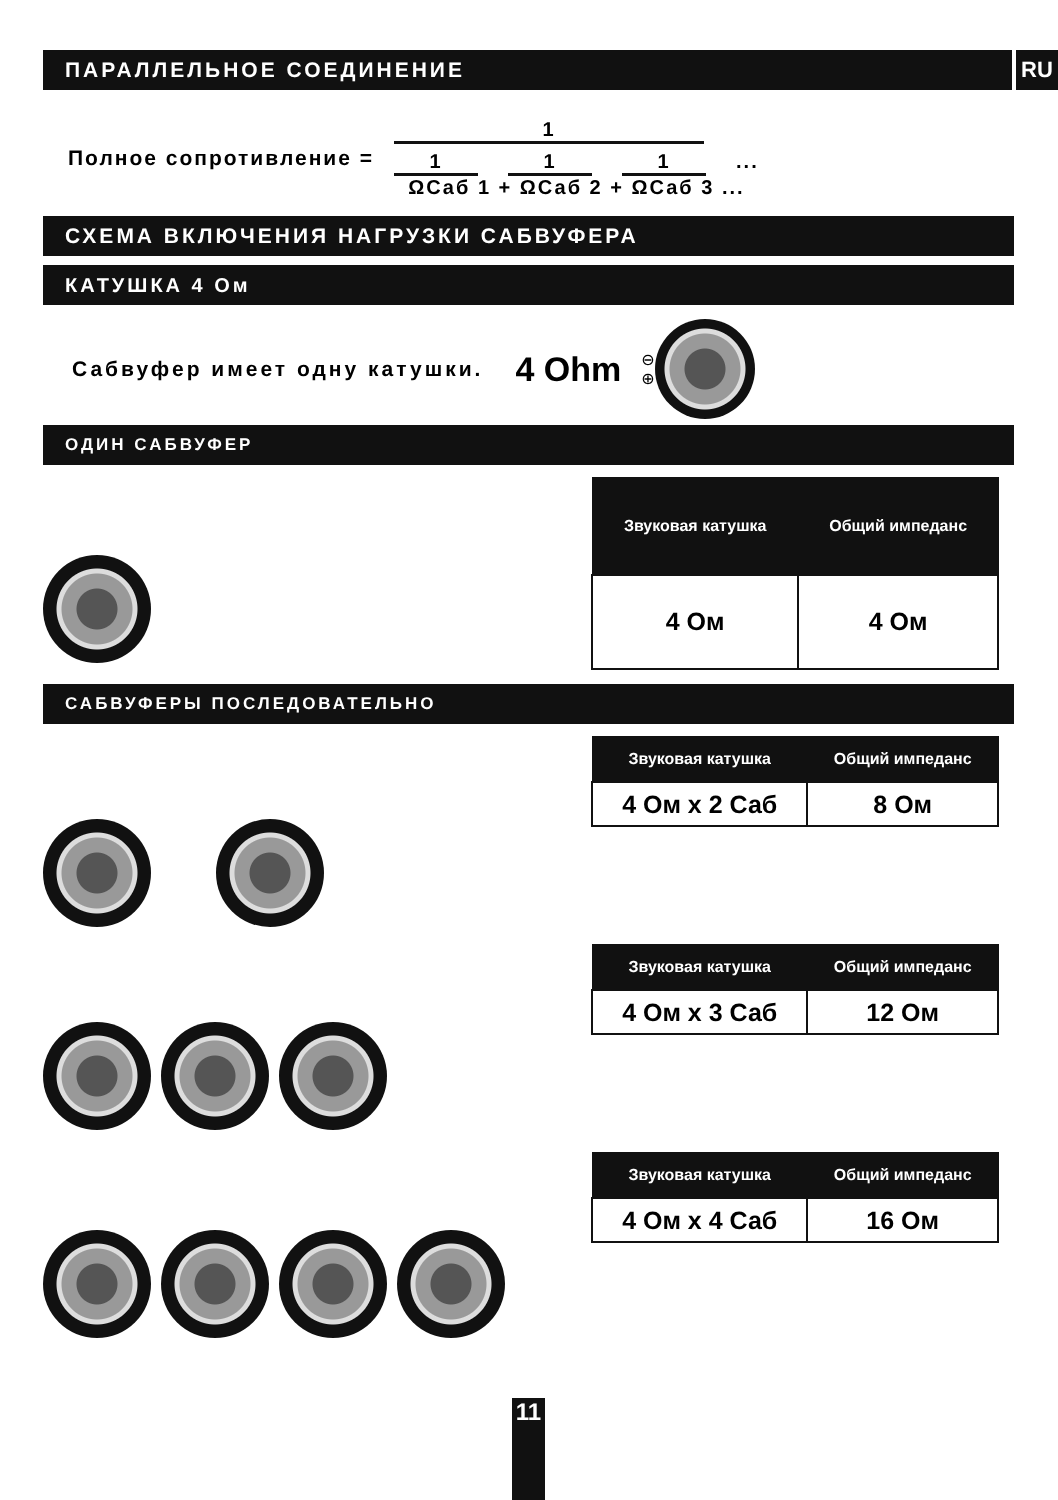RU
ПАРАЛЛЕЛЬНОЕ СОЕДИНЕНИЕ
Полное сопротивление =
1
1 1 1 ...
ΩСаб 1 + ΩСаб 2 + ΩСаб 3 ...
СХЕМА ВКЛЮЧЕНИЯ НАГРУЗКИ САБВУФЕРА
КАТУШКА 4 Ом
Сабвуфер имеет одну катушки. 4 Ohm ⊖
⊕
ОДИН САБВУФЕР
| Звуковая катушка | Общий импеданс |
| --- | --- |
| 4 Ом | 4 Ом |
САБВУФЕРЫ ПОСЛЕДОВАТЕЛЬНО
| Звуковая катушка | Общий импеданс |
| --- | --- |
| 4 Ом х 2 Саб | 8 Ом |
| Звуковая катушка | Общий импеданс |
| --- | --- |
| 4 Ом х 3 Саб | 12 Ом |
| Звуковая катушка | Общий импеданс |
| --- | --- |
| 4 Ом х 4 Саб | 16 Ом |
11